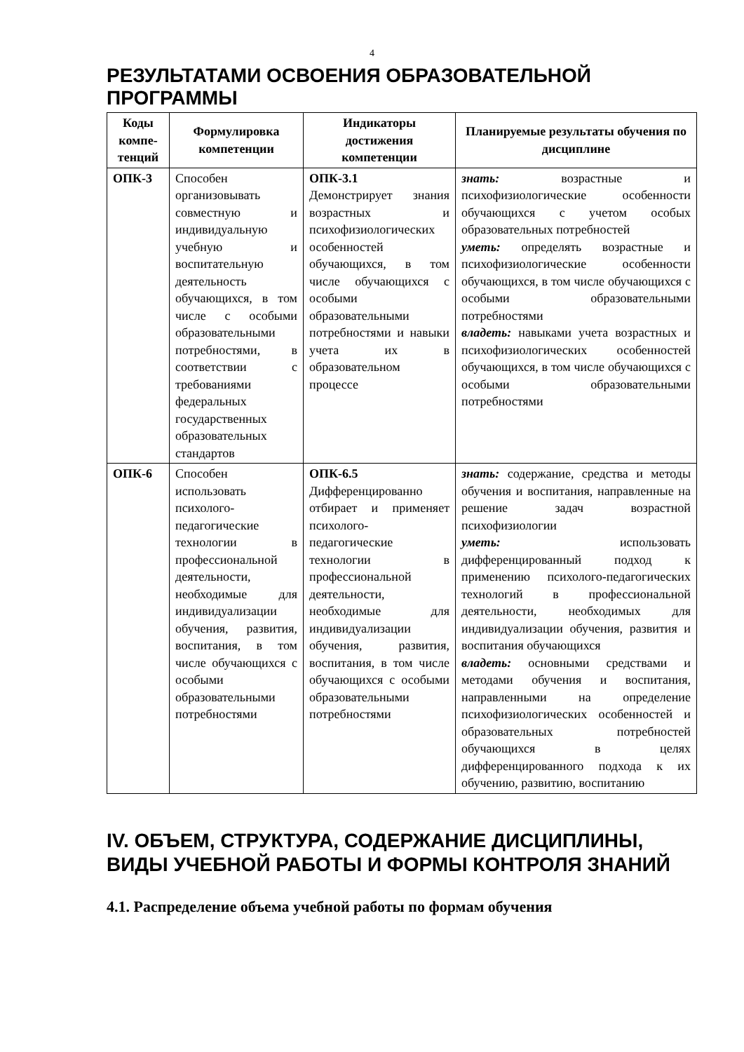4
РЕЗУЛЬТАТАМИ ОСВОЕНИЯ ОБРАЗОВАТЕЛЬНОЙ ПРОГРАММЫ
| Коды компе-тенций | Формулировка компетенции | Индикаторы достижения компетенции | Планируемые результаты обучения по дисциплине |
| --- | --- | --- | --- |
| ОПК-3 | Способен организовывать совместную и индивидуальную учебную и воспитательную деятельность обучающихся, в том числе с особыми образовательными потребностями, в соответствии с требованиями федеральных государственных образовательных стандартов | ОПК-3.1 Демонстрирует знания возрастных и психофизиологических особенностей обучающихся, в том числе обучающихся с особыми образовательными потребностями и навыки учета их в образовательном процессе | знать: возрастные и психофизиологические особенности обучающихся с учетом особых образовательных потребностей уметь: определять возрастные и психофизиологические особенности обучающихся, в том числе обучающихся с особыми образовательными потребностями владеть: навыками учета возрастных и психофизиологических особенностей обучающихся, в том числе обучающихся с особыми образовательными потребностями |
| ОПК-6 | Способен использовать психолого-педагогические технологии в профессиональной деятельности, необходимые для индивидуализации обучения, развития, воспитания, в том числе обучающихся с особыми образовательными потребностями | ОПК-6.5 Дифференцированно отбирает и применяет психолого-педагогические технологии в профессиональной деятельности, необходимые для индивидуализации обучения, развития, воспитания, в том числе обучающихся с особыми образовательными потребностями | знать: содержание, средства и методы обучения и воспитания, направленные на решение задач возрастной психофизиологии уметь: использовать дифференцированный подход к применению психолого-педагогических технологий в профессиональной деятельности, необходимых для индивидуализации обучения, развития и воспитания обучающихся владеть: основными средствами и методами обучения и воспитания, направленными на определение психофизиологических особенностей и образовательных потребностей обучающихся в целях дифференцированного подхода к их обучению, развитию, воспитанию |
IV. ОБЪЕМ, СТРУКТУРА, СОДЕРЖАНИЕ ДИСЦИПЛИНЫ, ВИДЫ УЧЕБНОЙ РАБОТЫ И ФОРМЫ КОНТРОЛЯ ЗНАНИЙ
4.1. Распределение объема учебной работы по формам обучения